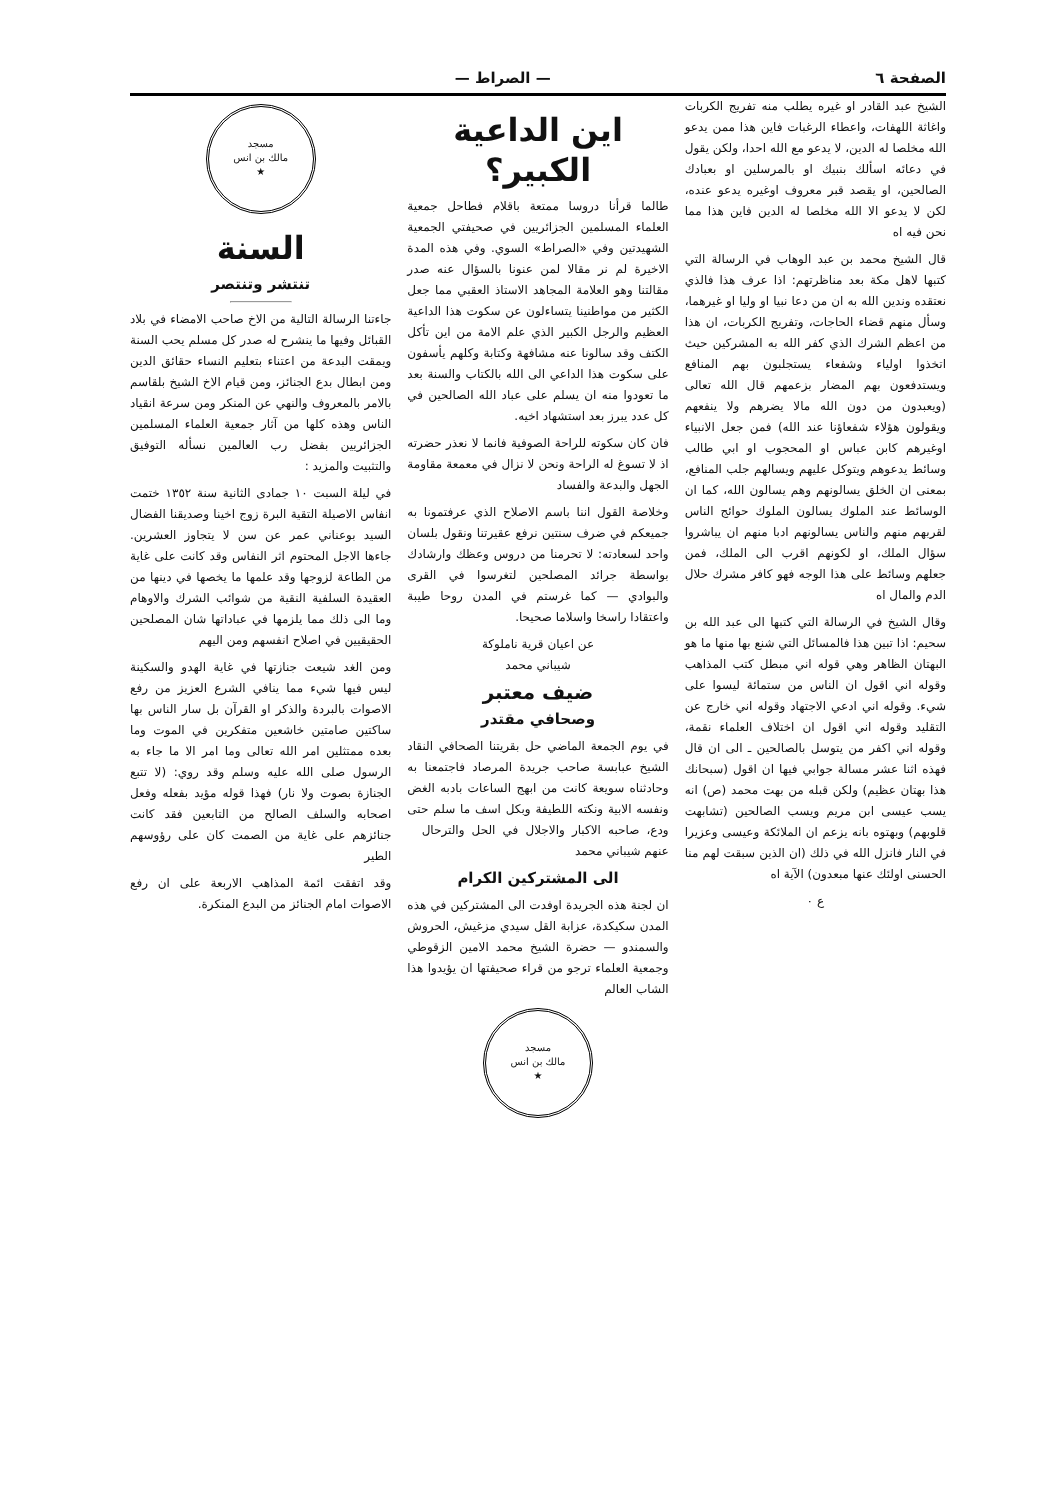الصفحة ٦ — الصراط —
الشيخ عبد القادر او غيره يطلب منه تفريج الكربات واغاثة اللهفات، واعطاء الرغبات فاين هذا ممن يدعو الله مخلصا له الدين، لا يدعو مع الله احدا، ولكن يقول في دعائه اسألك بنبيك او بالمرسلين او بعبادك الصالحين، او يقصد قبر معروف اوغيره يدعو عنده، لكن لا يدعو الا الله مخلصا له الدين فاين هذا مما نحن فيه اه
قال الشيخ محمد بن عبد الوهاب في الرسالة التي كتبها لاهل مكة بعد مناظرتهم: اذا عرف هذا فالذي نعتقده وندين الله به ان من دعا نبيا او وليا او غيرهما، وسأل منهم قضاء الحاجات، وتفريج الكربات، ان هذا من اعظم الشرك الذي كفر الله به المشركين حيث اتخذوا اولياء وشفعاء يستجلبون بهم المنافع ويستدفعون بهم المضار بزعمهم قال الله تعالى (ويعبدون من دون الله مالا يضرهم ولا ينفعهم ويقولون هؤلاء شفعاؤنا عند الله) فمن جعل الانبياء اوغيرهم كابن عباس او المحجوب او ابي طالب وسائط يدعوهم ويتوكل عليهم ويسالهم جلب المنافع، بمعنى ان الخلق يسالونهم وهم يسالون الله، كما ان الوسائط عند الملوك يسالون الملوك حوائج الناس لقربهم منهم والناس يسالونهم ادبا منهم ان يباشروا سؤال الملك، او لكونهم اقرب الى الملك، فمن جعلهم وسائط على هذا الوجه فهو كافر مشرك حلال الدم والمال اه
وقال الشيخ في الرسالة التي كتبها الى عبد الله بن سحيم: اذا تبين هذا فالمسائل التي شنع بها منها ما هو البهتان الظاهر وهي قوله اني مبطل كتب المذاهب وقوله اني اقول ان الناس من ستمائة ليسوا على شيء. وقوله اني ادعي الاجتهاد وقوله اني خارج عن التقليد وقوله اني اقول ان اختلاف العلماء نقمة، وقوله اني اكفر من يتوسل بالصالحين ـ الى ان قال فهذه اثنا عشر مسالة جوابي فيها ان اقول (سبحانك هذا بهتان عظيم) ولكن قبله من بهت محمد (ص) انه يسب عيسى ابن مريم ويسب الصالحين (تشابهت قلوبهم) وبهتوه بانه يزعم ان الملائكة وعيسى وعزيرا في النار فانزل الله في ذلك (ان الذين سبقت لهم منا الحسنى اولئك عنها مبعدون) الآية اه
ع ٠
اين الداعية الكبير؟
طالما قرأنا دروسا ممتعة باقلام فطاحل جمعية العلماء المسلمين الجزائريين في صحيفتي الجمعية الشهيدتين وفي «الصراط» السوي. وفي هذه المدة الاخيرة لم نر مقالا لمن عنونا بالسؤال عنه صدر مقالتنا وهو العلامة المجاهد الاستاذ العقبي مما جعل الكثير من مواطنينا يتساءلون عن سكوت هذا الداعية العظيم والرجل الكبير الذي علم الامة من اين تأكل الكتف وقد سالونا عنه مشافهة وكتابة وكلهم يأسفون على سكوت هذا الداعي الى الله بالكتاب والسنة بعد ما تعودوا منه ان يسلم على عباد الله الصالحين في كل عدد يبرز بعد استشهاد اخيه.
فان كان سكوته للراحة الصوفية فانما لا نعذر حضرته اذ لا تسوغ له الراحة ونحن لا نزال في معمعة مقاومة الجهل والبدعة والفساد
وخلاصة القول اننا باسم الاصلاح الذي عرفتمونا به جميعكم في ضرف سنتين نرفع عقيرتنا ونقول بلسان واحد لسعادته: لا تحرمنا من دروس وعظك وارشادك بواسطة جرائد المصلحين لتغرسوا في القرى والبوادي — كما غرستم في المدن روحا طيبة واعتقادا راسخا واسلاما صحيحا.
عن اعيان قرية ناملوكة
شيباني محمد
ضيف معتبر
وصحافي مقتدر
في يوم الجمعة الماضي حل بقريتنا الصحافي النقاد الشيخ عبابسة صاحب جريدة المرصاد فاجتمعنا به وحادثناه سويعة كانت من ابهج الساعات بادبه الغض ونفسه الابية ونكته اللطيفة وبكل اسف ما سلم حتى ودع، صاحبه الاكبار والاجلال في الحل والترحال عنهم شيباني محمد
الى المشتركين الكرام
ان لجنة هذه الجريدة اوفدت الى المشتركين في هذه المدن سكيكدة، عزابة القل سيدي مزغيش، الحروش والسمندو — حضرة الشيخ محمد الامين الزقوطي وجمعية العلماء ترجو من قراء صحيفتها ان يؤيدوا هذا الشاب العالم
مسجد
مالك بن انس
★
مسجد
مالك بن انس
★
السنة
تنتشر وتنتصر
جاءتنا الرسالة التالية من الاخ صاحب الامضاء في بلاد القبائل وفيها ما ينشرح له صدر كل مسلم يحب السنة ويمقت البدعة من اعتناء بتعليم النساء حقائق الدين ومن ابطال بدع الجنائز، ومن قيام الاخ الشيخ بلقاسم بالامر بالمعروف والنهي عن المنكر ومن سرعة انقياد الناس وهذه كلها من آثار جمعية العلماء المسلمين الجزائريين بفضل رب العالمين نسأله التوفيق والتثبيت والمزيد :
في ليلة السبت ١٠ جمادى الثانية سنة ١٣٥٢ ختمت انفاس الاصيلة التقية البرة زوج اخينا وصديقنا الفضال السيد بوعناني عمر عن سن لا يتجاوز العشرين. جاءها الاجل المحتوم اثر النفاس وقد كانت على غاية من الطاعة لزوجها وقد علمها ما يخصها في دينها من العقيدة السلفية النقية من شوائب الشرك والاوهام وما الى ذلك مما يلزمها في عباداتها شان المصلحين الحقيقيين في اصلاح انفسهم ومن اليهم
ومن الغد شيعت جنازتها في غاية الهدو والسكينة ليس فيها شيء مما ينافي الشرع العزيز من رفع الاصوات بالبردة والذكر او القرآن بل سار الناس بها ساكتين صامتين خاشعين متفكرين في الموت وما بعده ممتثلين امر الله تعالى وما امر الا ما جاء به الرسول صلى الله عليه وسلم وقد روي: (لا تتبع الجنازة بصوت ولا نار) فهذا قوله مؤيد بفعله وفعل اصحابه والسلف الصالح من التابعين فقد كانت جنائزهم على غاية من الصمت كان على رؤوسهم الطير
وقد اتفقت ائمة المذاهب الاربعة على ان رفع الاصوات امام الجنائز من البدع المنكرة.